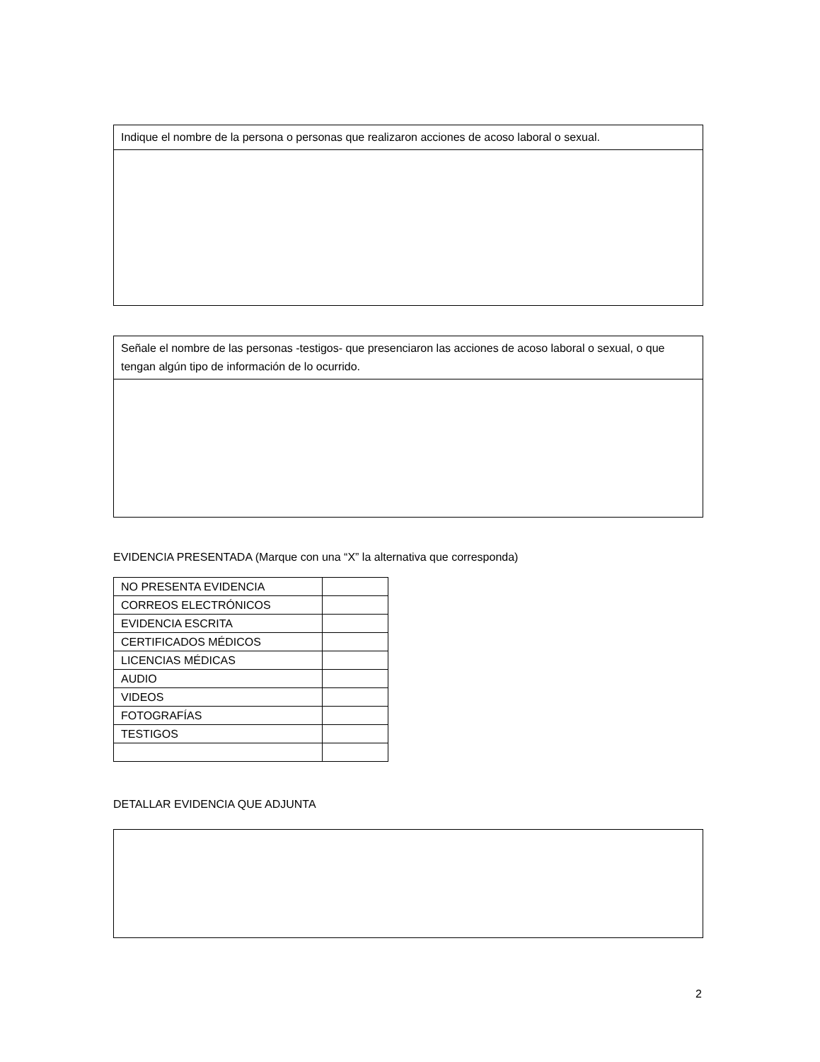Indique el nombre de la persona o personas que realizaron acciones de acoso laboral o sexual.
Señale el nombre de las personas -testigos- que presenciaron las acciones de acoso laboral o sexual, o que tengan algún tipo de información de lo ocurrido.
EVIDENCIA PRESENTADA (Marque con una “X” la alternativa que corresponda)
| NO PRESENTA EVIDENCIA | |
| CORREOS ELECTRÓNICOS | |
| EVIDENCIA ESCRITA | |
| CERTIFICADOS MÉDICOS | |
| LICENCIAS MÉDICAS | |
| AUDIO | |
| VIDEOS | |
| FOTOGRAFÍAS | |
| TESTIGOS | |
DETALLAR EVIDENCIA QUE ADJUNTA
2